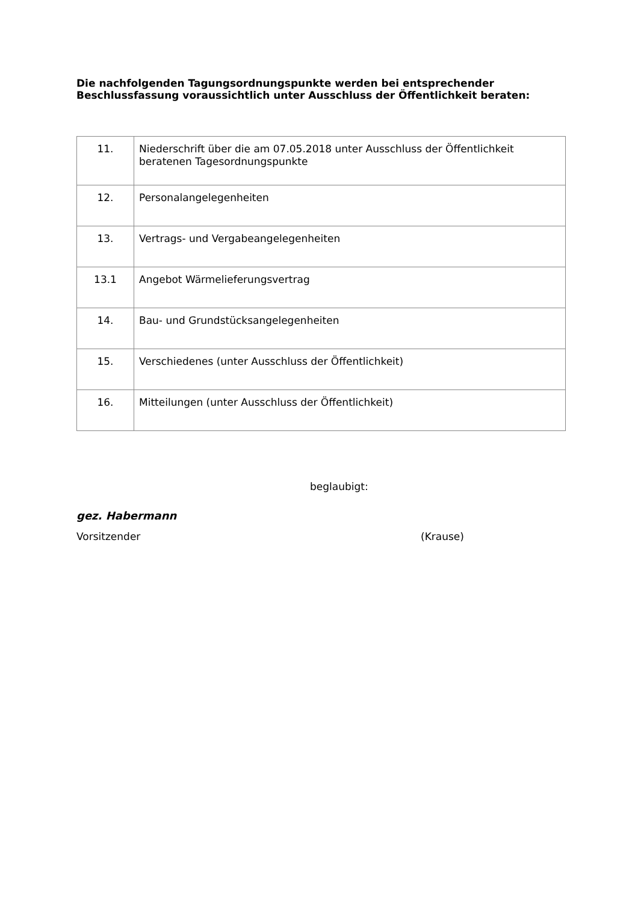Die nachfolgenden Tagungsordnungspunkte werden bei entsprechender Beschlussfassung voraussichtlich unter Ausschluss der Öffentlichkeit beraten:
| 11. | Niederschrift über die am 07.05.2018 unter Ausschluss der Öffentlichkeit beratenen Tagesordnungspunkte |
| 12. | Personalangelegenheiten |
| 13. | Vertrags- und Vergabeangelegenheiten |
| 13.1 | Angebot Wärmelieferungsvertrag |
| 14. | Bau- und Grundstücksangelegenheiten |
| 15. | Verschiedenes (unter Ausschluss der Öffentlichkeit) |
| 16. | Mitteilungen (unter Ausschluss der Öffentlichkeit) |
beglaubigt:
gez. Habermann
Vorsitzender (Krause)